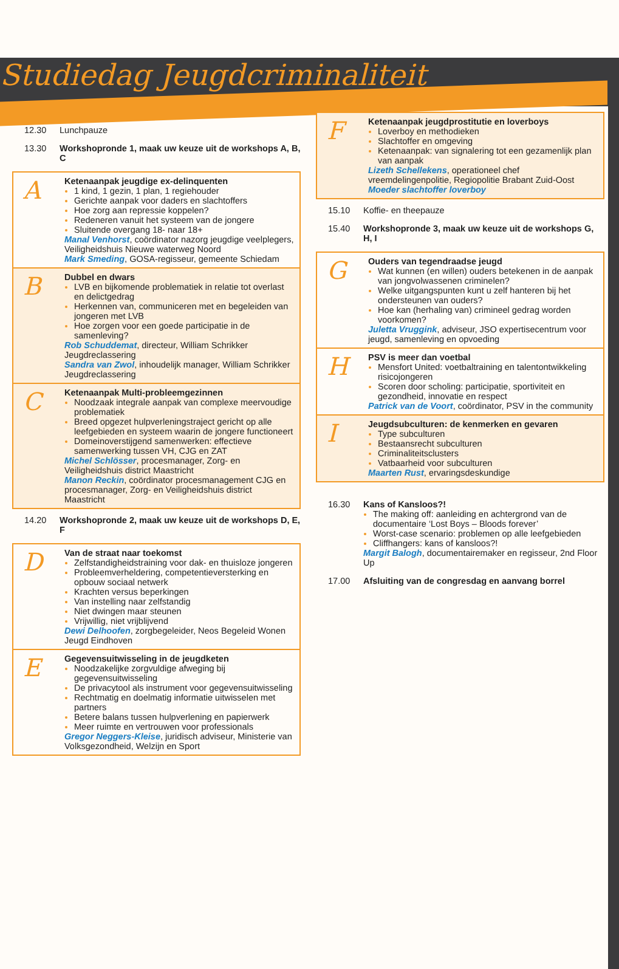Studiedag Jeugdcriminaliteit
12.30 Lunchpauze
13.30 Workshopronde 1, maak uw keuze uit de workshops A, B, C
A
Ketenaanpak jeugdige ex-delinquenten
1 kind, 1 gezin, 1 plan, 1 regiehouder
Gerichte aanpak voor daders en slachtoffers
Hoe zorg aan repressie koppelen?
Redeneren vanuit het systeem van de jongere
Sluitende overgang 18- naar 18+
Manal Venhorst, coördinator nazorg jeugdige veelplegers, Veiligheidshuis Nieuwe waterweg Noord
Mark Smeding, GOSA-regisseur, gemeente Schiedam
B
Dubbel en dwars
LVB en bijkomende problematiek in relatie tot overlast en delictgedrag
Herkennen van, communiceren met en begeleiden van jongeren met LVB
Hoe zorgen voor een goede participatie in de samenleving?
Rob Schuddemat, directeur, William Schrikker Jeugdreclassering
Sandra van Zwol, inhoudelijk manager, William Schrikker Jeugdreclassering
C
Ketenaanpak Multi-probleemgezinnen
Noodzaak integrale aanpak van complexe meervoudige problematiek
Breed opgezet hulpverleningstraject gericht op alle leefgebieden en systeem waarin de jongere functioneert
Domeinoverstijgend samenwerken: effectieve samenwerking tussen VH, CJG en ZAT
Michel Schlösser, procesmanager, Zorg- en Veiligheidshuis district Maastricht
Manon Reckin, coördinator procesmanagement CJG en procesmanager, Zorg- en Veiligheidshuis district Maastricht
14.20 Workshopronde 2, maak uw keuze uit de workshops D, E, F
D
Van de straat naar toekomst
Zelfstandigheidstraining voor dak- en thuisloze jongeren
Probleemverheldering, competentieversterking en opbouw sociaal netwerk
Krachten versus beperkingen
Van instelling naar zelfstandig
Niet dwingen maar steunen
Vrijwillig, niet vrijblijvend
Dewi Delhoofen, zorgbegeleider, Neos Begeleid Wonen Jeugd Eindhoven
E
Gegevensuitwisseling in de jeugdketen
Noodzakelijke zorgvuldige afweging bij gegevensuitwisseling
De privacytool als instrument voor gegevensuitwisseling
Rechtmatig en doelmatig informatie uitwisselen met partners
Betere balans tussen hulpverlening en papierwerk
Meer ruimte en vertrouwen voor professionals
Gregor Neggers-Kleise, juridisch adviseur, Ministerie van Volksgezondheid, Welzijn en Sport
F
Ketenaanpak jeugdprostitutie en loverboys
Loverboy en methodieken
Slachtoffer en omgeving
Ketenaanpak: van signalering tot een gezamenlijk plan van aanpak
Lizeth Schellekens, operationeel chef vreemdelingenpolitie, Regiopolitie Brabant Zuid-Oost
Moeder slachtoffer loverboy
15.10 Koffie- en theepauze
15.40 Workshopronde 3, maak uw keuze uit de workshops G, H, I
G
Ouders van tegendraadse jeugd
Wat kunnen (en willen) ouders betekenen in de aanpak van jongvolwassenen criminelen?
Welke uitgangspunten kunt u zelf hanteren bij het ondersteunen van ouders?
Hoe kan (herhaling van) crimineel gedrag worden voorkomen?
Juletta Vruggink, adviseur, JSO expertisecentrum voor jeugd, samenleving en opvoeding
H
PSV is meer dan voetbal
Mensfort United: voetbaltraining en talentontwikkeling risicojongeren
Scoren door scholing: participatie, sportiviteit en gezondheid, innovatie en respect
Patrick van de Voort, coördinator, PSV in the community
I
Jeugdsubculturen: de kenmerken en gevaren
Type subculturen
Bestaansrecht subculturen
Criminaliteitsclusters
Vatbaarheid voor subculturen
Maarten Rust, ervaringsdeskundige
16.30 Kans of Kansloos?!
The making off: aanleiding en achtergrond van de documentaire ‘Lost Boys – Bloods forever’
Worst-case scenario: problemen op alle leefgebieden
Cliffhangers: kans of kansloos?!
Margit Balogh, documentairemaker en regisseur, 2nd Floor Up
17.00 Afsluiting van de congresdag en aanvang borrel